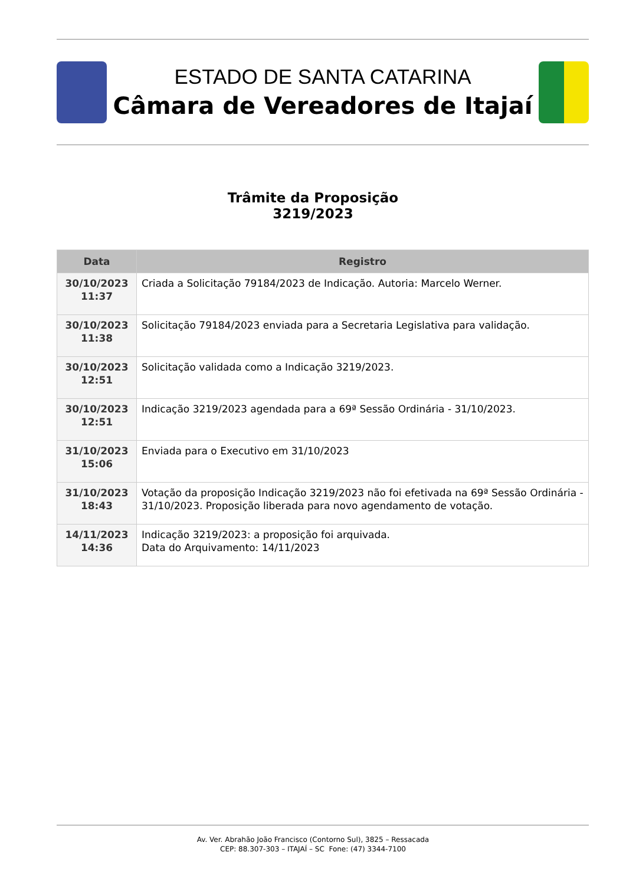ESTADO DE SANTA CATARINA
Câmara de Vereadores de Itajaí
Trâmite da Proposição
3219/2023
| Data | Registro |
| --- | --- |
| 30/10/2023 11:37 | Criada a Solicitação 79184/2023 de Indicação. Autoria: Marcelo Werner. |
| 30/10/2023 11:38 | Solicitação 79184/2023 enviada para a Secretaria Legislativa para validação. |
| 30/10/2023 12:51 | Solicitação validada como a Indicação 3219/2023. |
| 30/10/2023 12:51 | Indicação 3219/2023 agendada para a 69ª Sessão Ordinária - 31/10/2023. |
| 31/10/2023 15:06 | Enviada para o Executivo em 31/10/2023 |
| 31/10/2023 18:43 | Votação da proposição Indicação 3219/2023 não foi efetivada na 69ª Sessão Ordinária - 31/10/2023. Proposição liberada para novo agendamento de votação. |
| 14/11/2023 14:36 | Indicação 3219/2023: a proposição foi arquivada. Data do Arquivamento: 14/11/2023 |
Av. Ver. Abrahão João Francisco (Contorno Sul), 3825 – Ressacada
CEP: 88.307-303 – ITAJAÍ – SC Fone: (47) 3344-7100